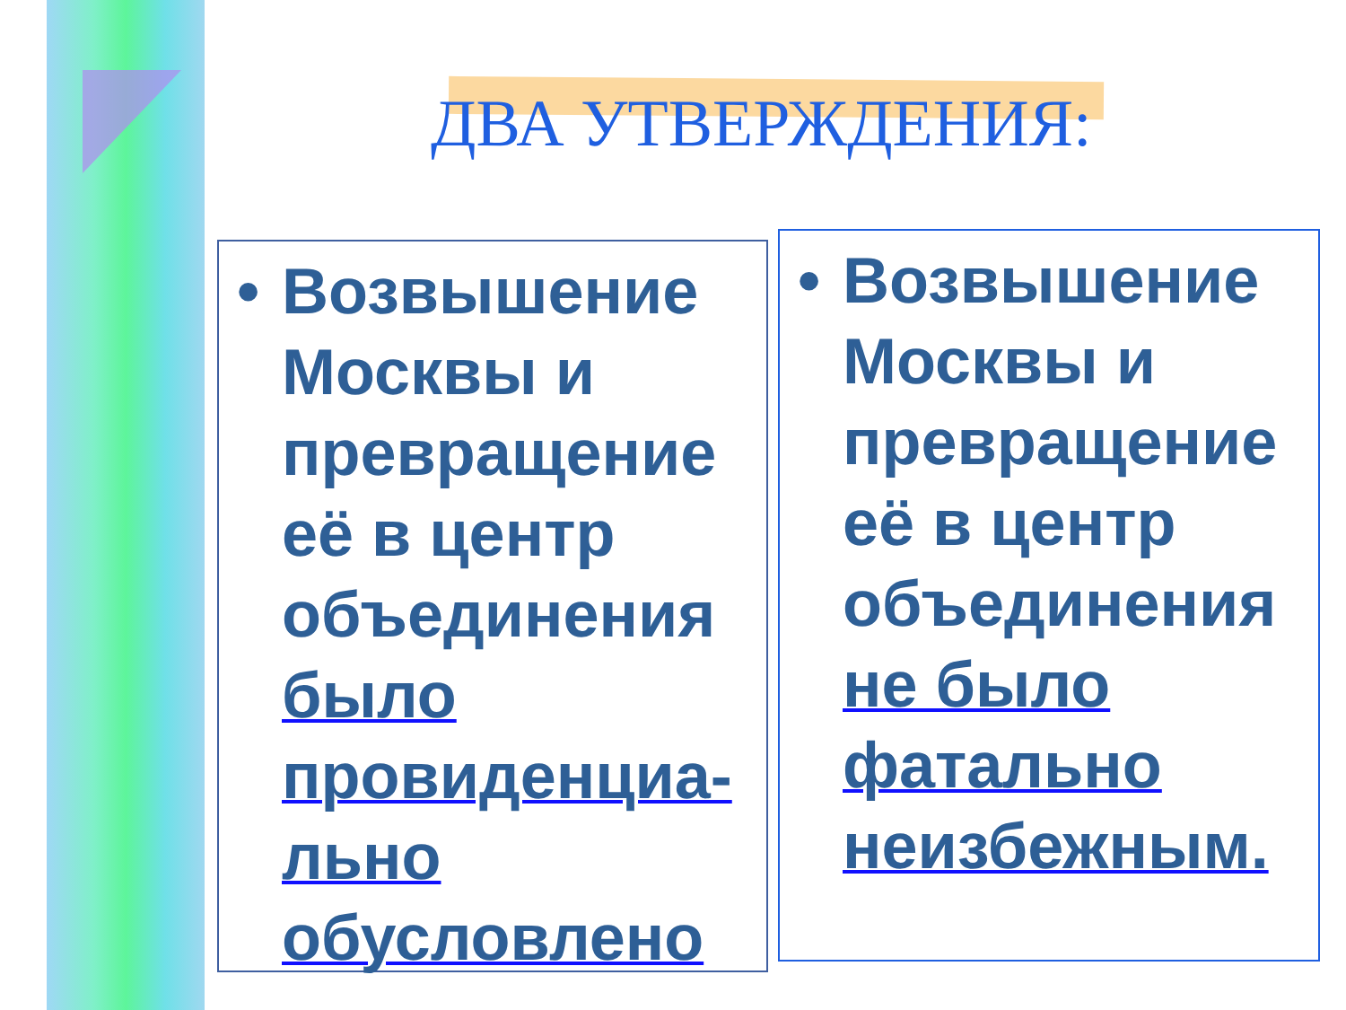ДВА УТВЕРЖДЕНИЯ:
• Возвышение Москвы и превращение её в центр объединения было провиденциа-льно обусловлено
• Возвышение Москвы и превращение её в центр объединения не было фатально неизбежным.